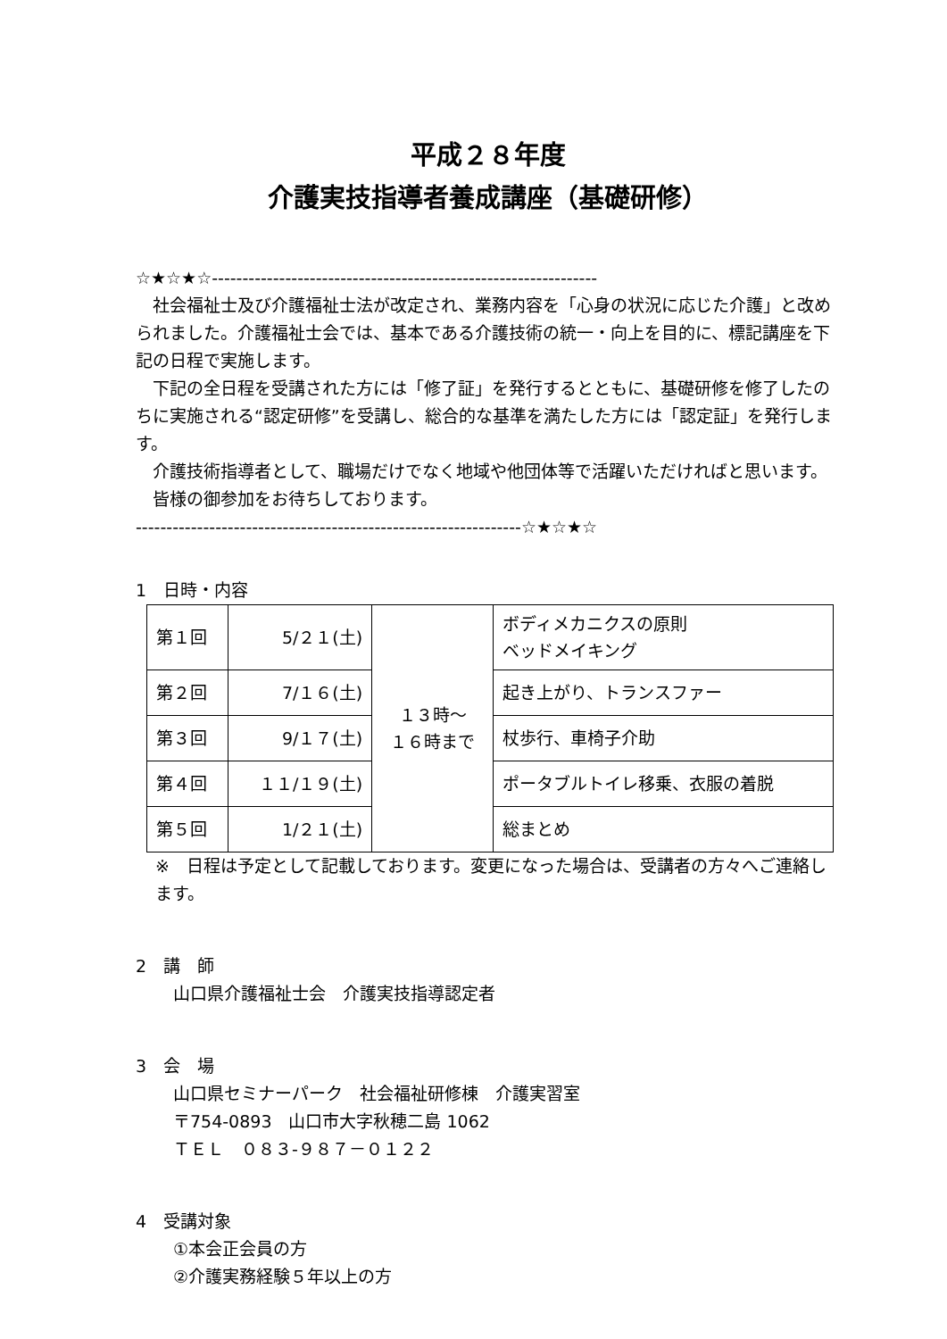平成２８年度
介護実技指導者養成講座（基礎研修）
☆★☆★☆---------------------------------------------------------------
社会福祉士及び介護福祉士法が改定され、業務内容を「心身の状況に応じた介護」と改められました。介護福祉士会では、基本である介護技術の統一・向上を目的に、標記講座を下記の日程で実施します。
下記の全日程を受講された方には「修了証」を発行するとともに、基礎研修を修了したのちに実施される“認定研修”を受講し、総合的な基準を満たした方には「認定証」を発行します。
介護技術指導者として、職場だけでなく地域や他団体等で活躍いただければと思います。
皆様の御参加をお待ちしております。
---------------------------------------------------------------☆★☆★☆
1　日時・内容
| 第１回 | 5/２１(土) | １３時～ １６時まで | ボディメカニクスの原則 ベッドメイキング |
| 第２回 | 7/１６(土) | | 起き上がり、トランスファー |
| 第３回 | 9/１７(土) | | 杖歩行、車椅子介助 |
| 第４回 | １１/１９(土) | | ポータブルトイレ移乗、衣服の着脱 |
| 第５回 | 1/２１(土) | | 総まとめ |
※　日程は予定として記載しております。変更になった場合は、受講者の方々へご連絡します。
2　講　師
山口県介護福祉士会　介護実技指導認定者
3　会　場
山口県セミナーパーク　社会福祉研修棟　介護実習室
〒754-0893　山口市大字秋穂二島 1062
ＴＥＬ　０８３-９８７－０１２２
4　受講対象
①本会正会員の方
②介護実務経験５年以上の方